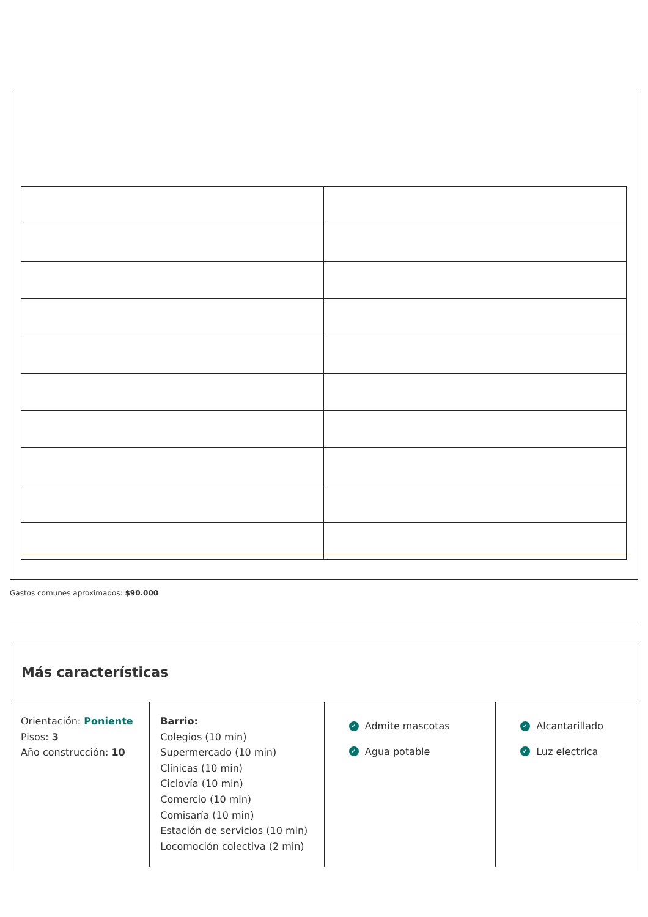Gastos comunes aproximados: $90.000
Más características
Orientación: Poniente
Pisos: 3
Año construcción: 10
Barrio:
Colegios (10 min)
Supermercado (10 min)
Clínicas (10 min)
Ciclovía (10 min)
Comercio (10 min)
Comisaría (10 min)
Estación de servicios (10 min)
Locomoción colectiva (2 min)
✓ Admite mascotas
✓ Agua potable
✓ Alcantarillado
✓ Luz electrica